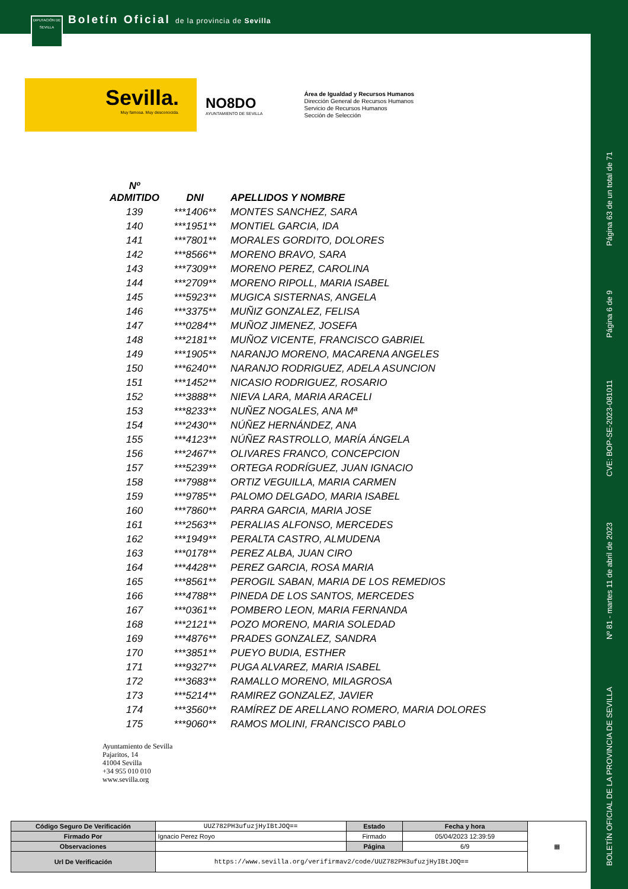DIPUTACIÓN DE SEVILLA
Boletín Oficial de la provincia de Sevilla
Sevilla.
Muy famosa. Muy desconocida.
NO8DO
AYUNTAMIENTO DE SEVILLA
Área de Igualdad y Recursos Humanos
Dirección General de Recursos Humanos
Servicio de Recursos Humanos
Sección de Selección
| Nº ADMITIDO | DNI | APELLIDOS Y NOMBRE |
| --- | --- | --- |
| 139 | ***1406** | MONTES SANCHEZ, SARA |
| 140 | ***1951** | MONTIEL GARCIA, IDA |
| 141 | ***7801** | MORALES GORDITO, DOLORES |
| 142 | ***8566** | MORENO BRAVO, SARA |
| 143 | ***7309** | MORENO PEREZ, CAROLINA |
| 144 | ***2709** | MORENO RIPOLL, MARIA ISABEL |
| 145 | ***5923** | MUGICA SISTERNAS, ANGELA |
| 146 | ***3375** | MUÑIZ GONZALEZ, FELISA |
| 147 | ***0284** | MUÑOZ JIMENEZ, JOSEFA |
| 148 | ***2181** | MUÑOZ VICENTE, FRANCISCO GABRIEL |
| 149 | ***1905** | NARANJO MORENO, MACARENA ANGELES |
| 150 | ***6240** | NARANJO RODRIGUEZ, ADELA ASUNCION |
| 151 | ***1452** | NICASIO RODRIGUEZ, ROSARIO |
| 152 | ***3888** | NIEVA LARA, MARIA ARACELI |
| 153 | ***8233** | NUÑEZ NOGALES, ANA Mª |
| 154 | ***2430** | NÚÑEZ HERNÁNDEZ, ANA |
| 155 | ***4123** | NÚÑEZ RASTROLLO, MARÍA ÁNGELA |
| 156 | ***2467** | OLIVARES FRANCO, CONCEPCION |
| 157 | ***5239** | ORTEGA RODRÍGUEZ, JUAN IGNACIO |
| 158 | ***7988** | ORTIZ VEGUILLA, MARIA CARMEN |
| 159 | ***9785** | PALOMO DELGADO, MARIA ISABEL |
| 160 | ***7860** | PARRA GARCIA, MARIA JOSE |
| 161 | ***2563** | PERALIAS ALFONSO, MERCEDES |
| 162 | ***1949** | PERALTA CASTRO, ALMUDENA |
| 163 | ***0178** | PEREZ ALBA, JUAN CIRO |
| 164 | ***4428** | PEREZ GARCIA, ROSA MARIA |
| 165 | ***8561** | PEROGIL SABAN, MARIA DE LOS REMEDIOS |
| 166 | ***4788** | PINEDA DE LOS SANTOS, MERCEDES |
| 167 | ***0361** | POMBERO LEON, MARIA FERNANDA |
| 168 | ***2121** | POZO MORENO, MARIA SOLEDAD |
| 169 | ***4876** | PRADES GONZALEZ, SANDRA |
| 170 | ***3851** | PUEYO BUDIA, ESTHER |
| 171 | ***9327** | PUGA ALVAREZ, MARIA ISABEL |
| 172 | ***3683** | RAMALLO MORENO, MILAGROSA |
| 173 | ***5214** | RAMIREZ GONZALEZ, JAVIER |
| 174 | ***3560** | RAMÍREZ DE ARELLANO ROMERO, MARIA DOLORES |
| 175 | ***9060** | RAMOS MOLINI, FRANCISCO PABLO |
Ayuntamiento de Sevilla
Pajaritos, 14
41004 Sevilla
+34 955 010 010
www.sevilla.org
| Código Seguro De Verificación | UUZ782PH3ufuzjHyIBtJOQ== | Estado | Fecha y hora | ▦ |
| Firmado Por | Ignacio Perez Royo | Firmado | 05/04/2023 12:39:59 | |
| Observaciones | | Página | 6/9 | |
| Url De Verificación | https://www.sevilla.org/verifirmav2/code/UUZ782PH3ufuzjHyIBtJOQ== | | | |
Página 63 de un total de 71
Página 6 de 9
CVE: BOP-SE-2023-081011
Nº 81 - martes 11 de abril de 2023
BOLETÍN OFICIAL DE LA PROVINCIA DE SEVILLA